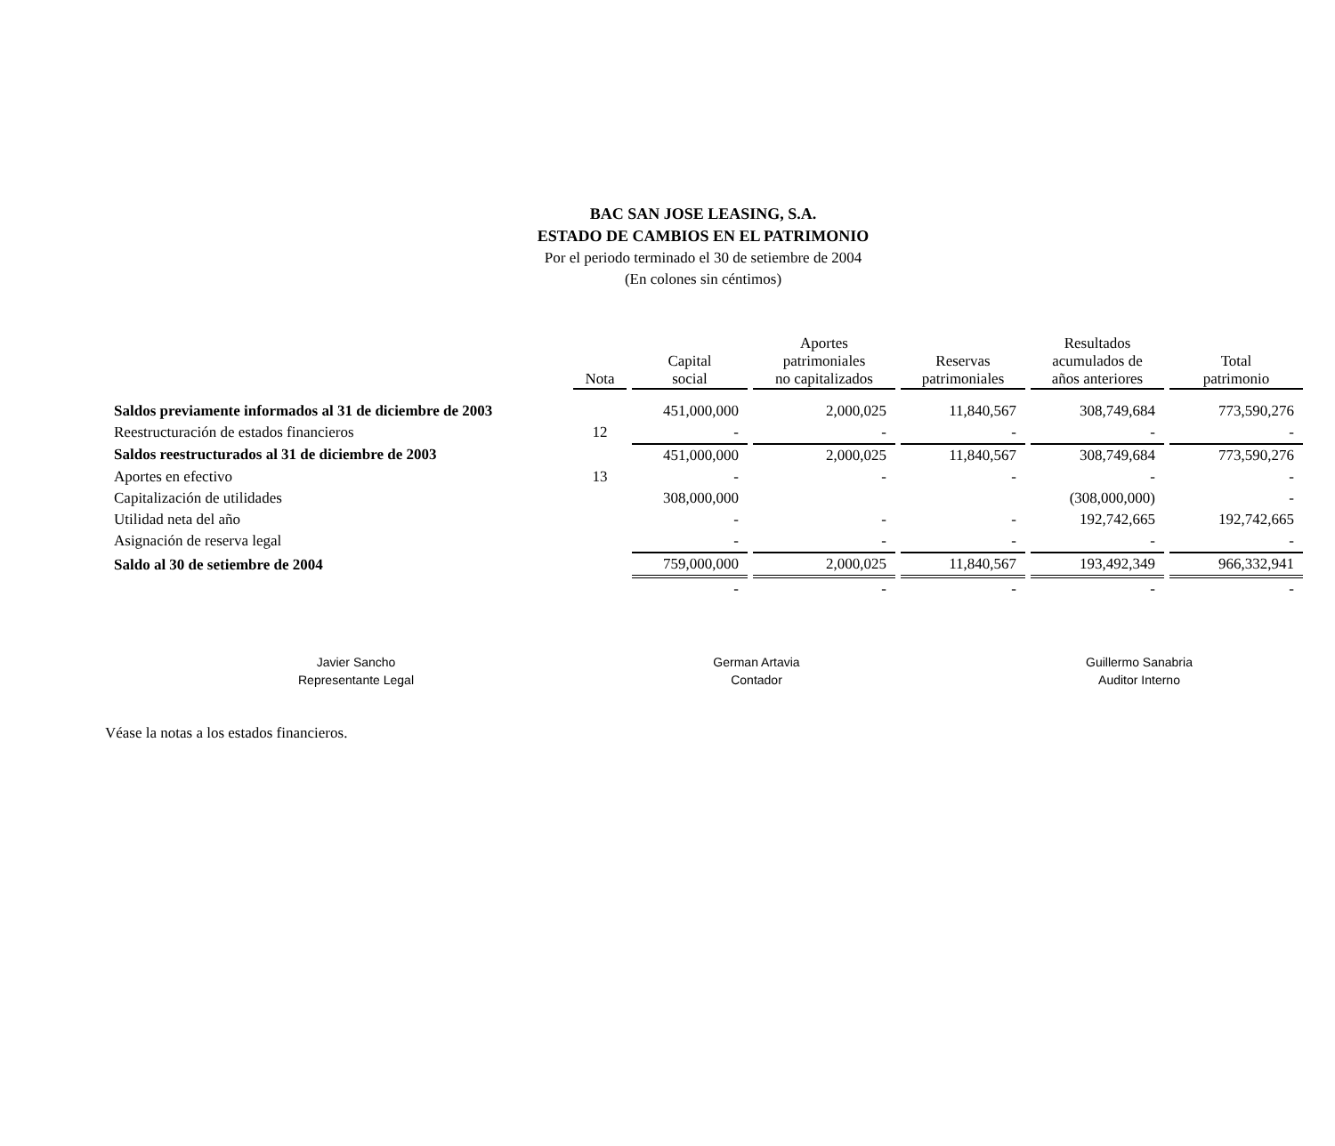BAC SAN JOSE LEASING, S.A.
ESTADO DE CAMBIOS EN EL PATRIMONIO
Por el periodo terminado el 30 de setiembre de 2004
(En colones sin céntimos)
| | Nota | Capital social | Aportes patrimoniales no capitalizados | Reservas patrimoniales | Resultados acumulados de años anteriores | Total patrimonio |
| Saldos previamente informados al 31 de diciembre de 2003 | | 451,000,000 | 2,000,025 | 11,840,567 | 308,749,684 | 773,590,276 |
| Reestructuración de estados financieros | 12 | - | - | - | - | - |
| Saldos reestructurados al 31 de diciembre de 2003 | | 451,000,000 | 2,000,025 | 11,840,567 | 308,749,684 | 773,590,276 |
| Aportes en efectivo | 13 | - | - | - | - | - |
| Capitalización de utilidades | | 308,000,000 | | | (308,000,000) | - |
| Utilidad neta del año | | - | - | - | 192,742,665 | 192,742,665 |
| Asignación de reserva legal | | - | - | - | - | - |
| Saldo al 30 de setiembre de 2004 | | 759,000,000 | 2,000,025 | 11,840,567 | 193,492,349 | 966,332,941 |
| | | - | - | - | - | - |
Javier Sancho
Representante Legal
German Artavia
Contador
Guillermo Sanabria
Auditor Interno
Véase la notas a los estados financieros.